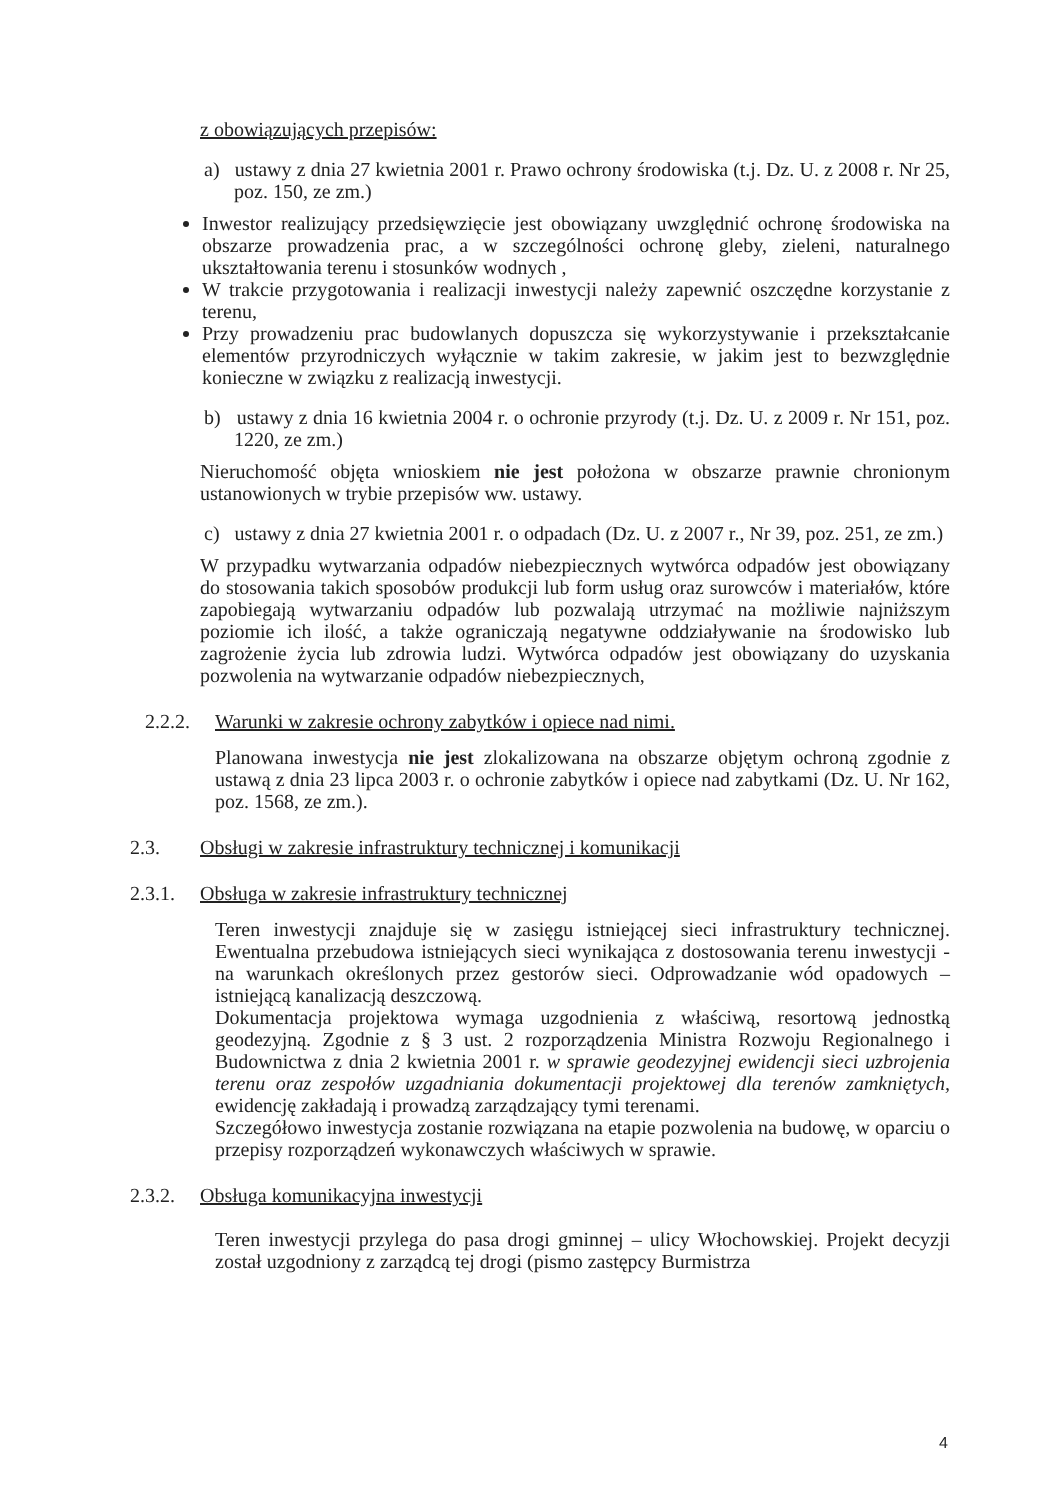z obowiązujących przepisów:
a) ustawy z dnia 27 kwietnia 2001 r. Prawo ochrony środowiska (t.j. Dz. U. z 2008 r. Nr 25, poz. 150, ze zm.)
Inwestor realizujący przedsięwzięcie jest obowiązany uwzględnić ochronę środowiska na obszarze prowadzenia prac, a w szczególności ochronę gleby, zieleni, naturalnego ukształtowania terenu i stosunków wodnych ,
W trakcie przygotowania i realizacji inwestycji należy zapewnić oszczędne korzystanie z terenu,
Przy prowadzeniu prac budowlanych dopuszcza się wykorzystywanie i przekształcanie elementów przyrodniczych wyłącznie w takim zakresie, w jakim jest to bezwzględnie konieczne w związku z realizacją inwestycji.
b) ustawy z dnia 16 kwietnia 2004 r. o ochronie przyrody (t.j. Dz. U. z 2009 r. Nr 151, poz. 1220, ze zm.)
Nieruchomość objęta wnioskiem nie jest położona w obszarze prawnie chronionym ustanowionych w trybie przepisów ww. ustawy.
c) ustawy z dnia 27 kwietnia 2001 r. o odpadach (Dz. U. z 2007 r., Nr 39, poz. 251, ze zm.)
W przypadku wytwarzania odpadów niebezpiecznych wytwórca odpadów jest obowiązany do stosowania takich sposobów produkcji lub form usług oraz surowców i materiałów, które zapobiegają wytwarzaniu odpadów lub pozwalają utrzymać na możliwie najniższym poziomie ich ilość, a także ograniczają negatywne oddziaływanie na środowisko lub zagrożenie życia lub zdrowia ludzi. Wytwórca odpadów jest obowiązany do uzyskania pozwolenia na wytwarzanie odpadów niebezpiecznych,
2.2.2. Warunki w zakresie ochrony zabytków i opiece nad nimi.
Planowana inwestycja nie jest zlokalizowana na obszarze objętym ochroną zgodnie z ustawą z dnia 23 lipca 2003 r. o ochronie zabytków i opiece nad zabytkami (Dz. U. Nr 162, poz. 1568, ze zm.).
2.3. Obsługi w zakresie infrastruktury technicznej i komunikacji
2.3.1. Obsługa w zakresie infrastruktury technicznej
Teren inwestycji znajduje się w zasięgu istniejącej sieci infrastruktury technicznej. Ewentualna przebudowa istniejących sieci wynikająca z dostosowania terenu inwestycji - na warunkach określonych przez gestorów sieci. Odprowadzanie wód opadowych – istniejącą kanalizacją deszczową.
Dokumentacja projektowa wymaga uzgodnienia z właściwą, resortową jednostką geodezyjną. Zgodnie z § 3 ust. 2 rozporządzenia Ministra Rozwoju Regionalnego i Budownictwa z dnia 2 kwietnia 2001 r. w sprawie geodezyjnej ewidencji sieci uzbrojenia terenu oraz zespołów uzgadniania dokumentacji projektowej dla terenów zamkniętych, ewidencję zakładają i prowadzą zarządzający tymi terenami.
Szczegółowo inwestycja zostanie rozwiązana na etapie pozwolenia na budowę, w oparciu o przepisy rozporządzeń wykonawczych właściwych w sprawie.
2.3.2. Obsługa komunikacyjna inwestycji
Teren inwestycji przylega do pasa drogi gminnej – ulicy Włochowskiej. Projekt decyzji został uzgodniony z zarządcą tej drogi (pismo zastępcy Burmistrza
4